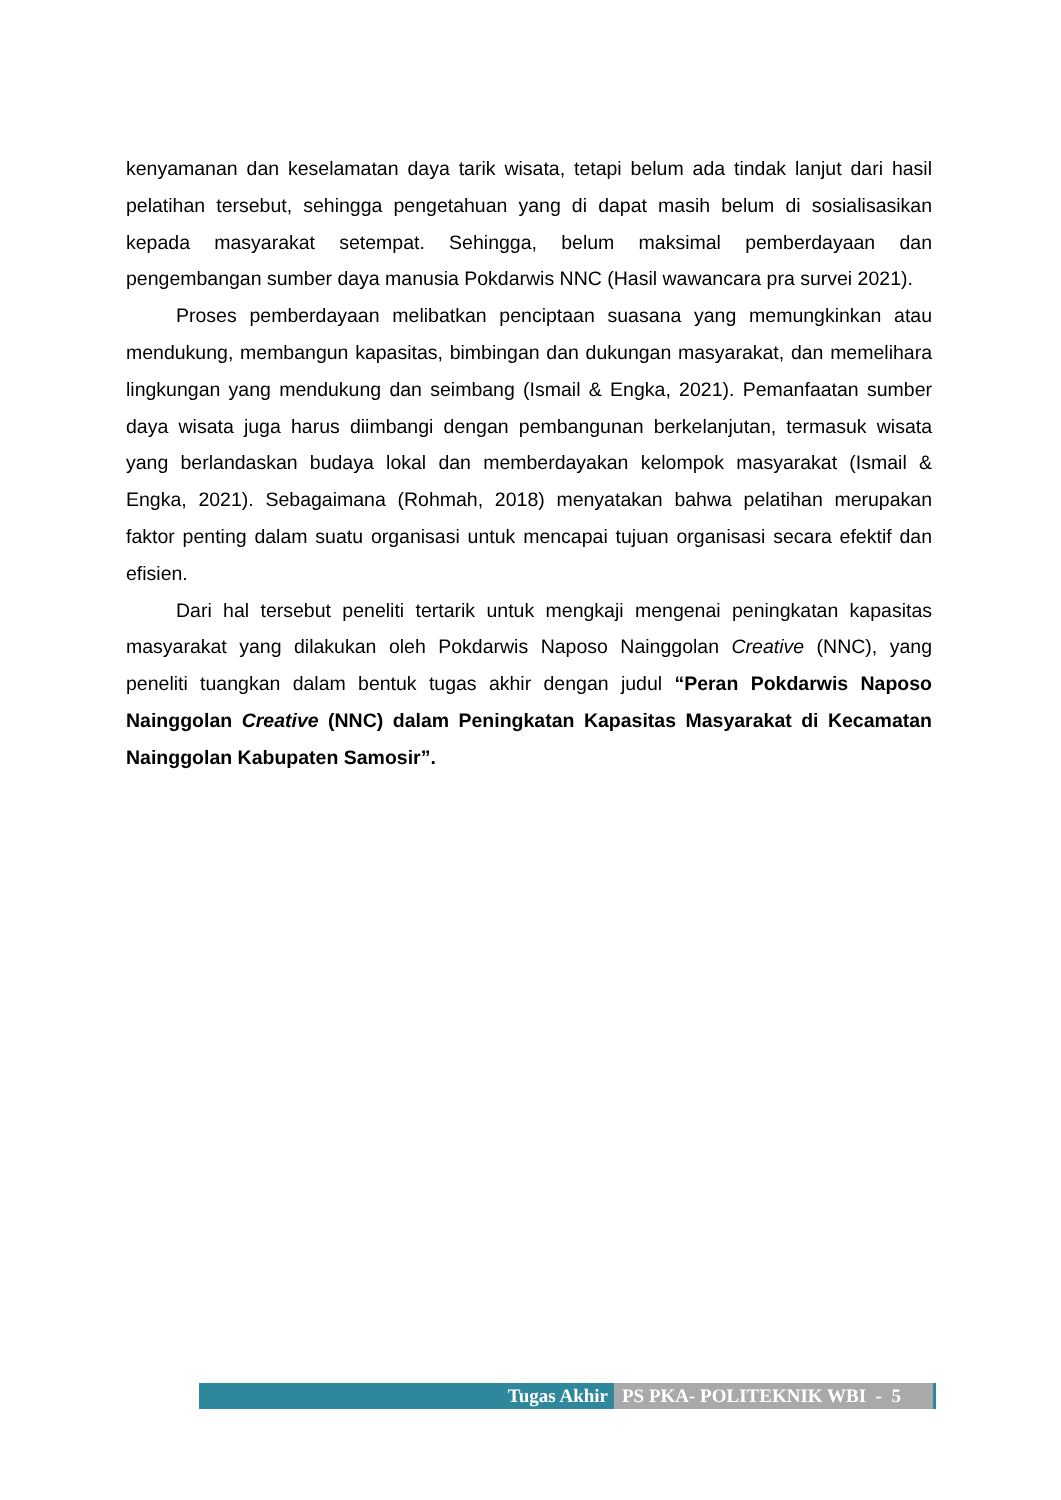kenyamanan dan keselamatan daya tarik wisata, tetapi belum ada tindak lanjut dari hasil pelatihan tersebut, sehingga pengetahuan yang di dapat masih belum di sosialisasikan kepada masyarakat setempat. Sehingga, belum maksimal pemberdayaan dan pengembangan sumber daya manusia Pokdarwis NNC (Hasil wawancara pra survei 2021).
Proses pemberdayaan melibatkan penciptaan suasana yang memungkinkan atau mendukung, membangun kapasitas, bimbingan dan dukungan masyarakat, dan memelihara lingkungan yang mendukung dan seimbang (Ismail & Engka, 2021). Pemanfaatan sumber daya wisata juga harus diimbangi dengan pembangunan berkelanjutan, termasuk wisata yang berlandaskan budaya lokal dan memberdayakan kelompok masyarakat (Ismail & Engka, 2021). Sebagaimana (Rohmah, 2018) menyatakan bahwa pelatihan merupakan faktor penting dalam suatu organisasi untuk mencapai tujuan organisasi secara efektif dan efisien.
Dari hal tersebut peneliti tertarik untuk mengkaji mengenai peningkatan kapasitas masyarakat yang dilakukan oleh Pokdarwis Naposo Nainggolan Creative (NNC), yang peneliti tuangkan dalam bentuk tugas akhir dengan judul “Peran Pokdarwis Naposo Nainggolan Creative (NNC) dalam Peningkatan Kapasitas Masyarakat di Kecamatan Nainggolan Kabupaten Samosir”.
Tugas Akhir PS PKA- POLITEKNIK WBI - 5